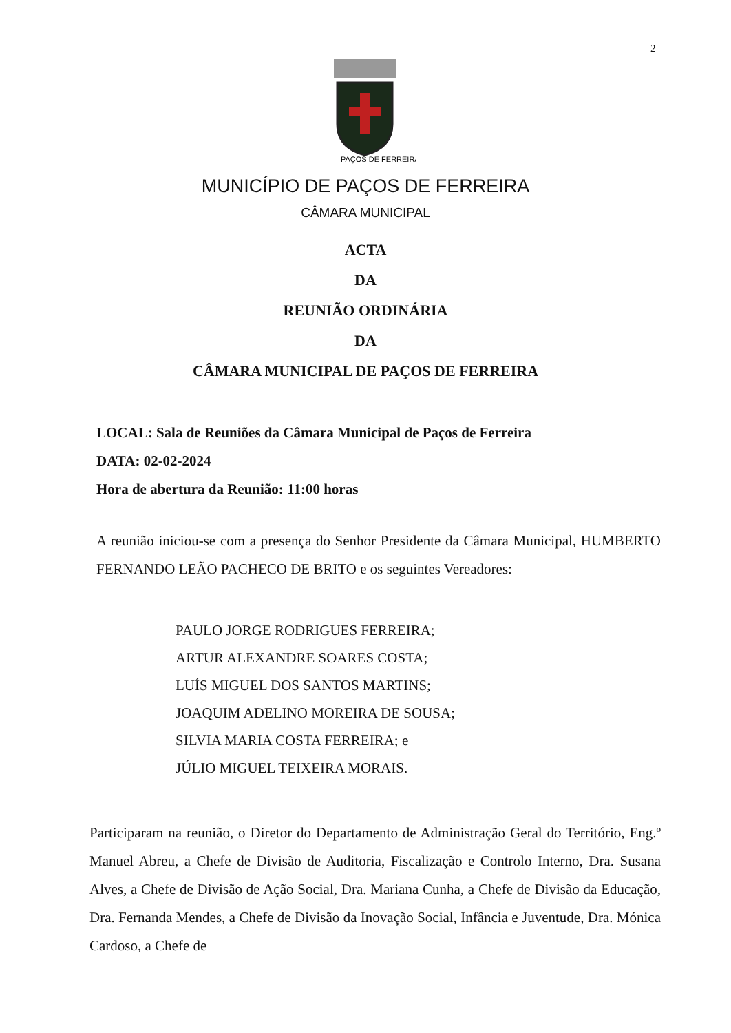2
PAÇOS DE FERREIRA
MUNICÍPIO DE PAÇOS DE FERREIRA
CÂMARA MUNICIPAL
ACTA
DA
REUNIÃO ORDINÁRIA
DA
CÂMARA MUNICIPAL DE PAÇOS DE FERREIRA
LOCAL: Sala de Reuniões da Câmara Municipal de Paços de Ferreira
DATA: 02-02-2024
Hora de abertura da Reunião: 11:00 horas
A reunião iniciou-se com a presença do Senhor Presidente da Câmara Municipal, HUMBERTO FERNANDO LEÃO PACHECO DE BRITO e os seguintes Vereadores:
PAULO JORGE RODRIGUES FERREIRA;
ARTUR ALEXANDRE SOARES COSTA;
LUÍS MIGUEL DOS SANTOS MARTINS;
JOAQUIM ADELINO MOREIRA DE SOUSA;
SILVIA MARIA COSTA FERREIRA; e
JÚLIO MIGUEL TEIXEIRA MORAIS.
Participaram na reunião, o Diretor do Departamento de Administração Geral do Território, Eng.º Manuel Abreu, a Chefe de Divisão de Auditoria, Fiscalização e Controlo Interno, Dra. Susana Alves, a Chefe de Divisão de Ação Social, Dra. Mariana Cunha, a Chefe de Divisão da Educação, Dra. Fernanda Mendes, a Chefe de Divisão da Inovação Social, Infância e Juventude, Dra. Mónica Cardoso, a Chefe de